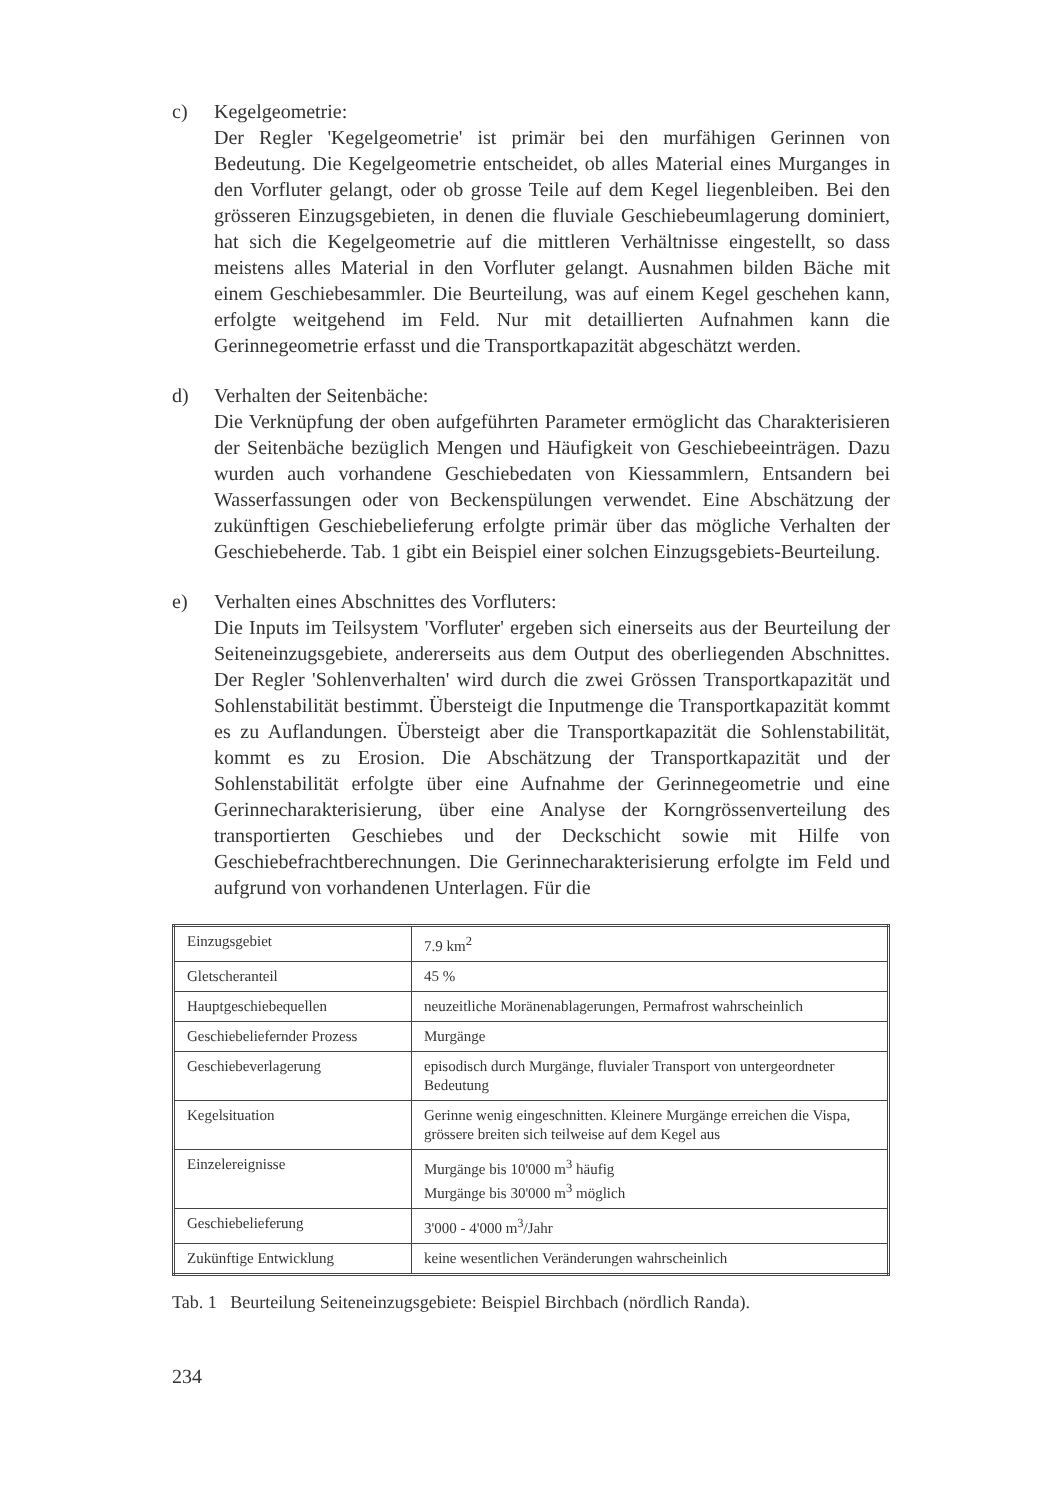c) Kegelgeometrie:
Der Regler 'Kegelgeometrie' ist primär bei den murfähigen Gerinnen von Bedeutung. Die Kegelgeometrie entscheidet, ob alles Material eines Murganges in den Vorfluter gelangt, oder ob grosse Teile auf dem Kegel liegenbleiben. Bei den grösseren Einzugsgebieten, in denen die fluviale Geschiebeumlagerung dominiert, hat sich die Kegelgeometrie auf die mittleren Verhältnisse eingestellt, so dass meistens alles Material in den Vorfluter gelangt. Ausnahmen bilden Bäche mit einem Geschiebesammler. Die Beurteilung, was auf einem Kegel geschehen kann, erfolgte weitgehend im Feld. Nur mit detaillierten Aufnahmen kann die Gerinnegeometrie erfasst und die Transportkapazität abgeschätzt werden.
d) Verhalten der Seitenbäche:
Die Verknüpfung der oben aufgeführten Parameter ermöglicht das Charakterisieren der Seitenbäche bezüglich Mengen und Häufigkeit von Geschiebeeinträgen. Dazu wurden auch vorhandene Geschiebedaten von Kiessammlern, Entsandern bei Wasserfassungen oder von Beckenspülungen verwendet. Eine Abschätzung der zukünftigen Geschiebelieferung erfolgte primär über das mögliche Verhalten der Geschiebeherde. Tab. 1 gibt ein Beispiel einer solchen Einzugsgebiets-Beurteilung.
e) Verhalten eines Abschnittes des Vorfluters:
Die Inputs im Teilsystem 'Vorfluter' ergeben sich einerseits aus der Beurteilung der Seiteneinzugsgebiete, andererseits aus dem Output des oberliegenden Abschnittes. Der Regler 'Sohlenverhalten' wird durch die zwei Grössen Transportkapazität und Sohlenstabilität bestimmt. Übersteigt die Inputmenge die Transportkapazität kommt es zu Auflandungen. Übersteigt aber die Transportkapazität die Sohlenstabilität, kommt es zu Erosion. Die Abschätzung der Transportkapazität und der Sohlenstabilität erfolgte über eine Aufnahme der Gerinnegeometrie und eine Gerinnecharakterisierung, über eine Analyse der Korngrössenverteilung des transportierten Geschiebes und der Deckschicht sowie mit Hilfe von Geschiebefrachtberechnungen. Die Gerinnecharakterisierung erfolgte im Feld und aufgrund von vorhandenen Unterlagen. Für die
| Einzugsgebiet | 7.9 km<sup>2</sup> |
| Gletscheranteil | 45 % |
| Hauptgeschiebequellen | neuzeitliche Moränenablagerungen, Permafrost wahrscheinlich |
| Geschiebeliefernder Prozess | Murgänge |
| Geschiebeverlagerung | episodisch durch Murgänge, fluvialer Transport von untergeordneter Bedeutung |
| Kegelsituation | Gerinne wenig eingeschnitten. Kleinere Murgänge erreichen die Vispa, grössere breiten sich teilweise auf dem Kegel aus |
| Einzelereignisse | Murgänge bis 10'000 m<sup>3</sup> häufig Murgänge bis 30'000 m<sup>3</sup> möglich |
| Geschiebelieferung | 3'000 - 4'000 m<sup>3</sup>/Jahr |
| Zukünftige Entwicklung | keine wesentlichen Veränderungen wahrscheinlich |
Tab. 1 Beurteilung Seiteneinzugsgebiete: Beispiel Birchbach (nördlich Randa).
234